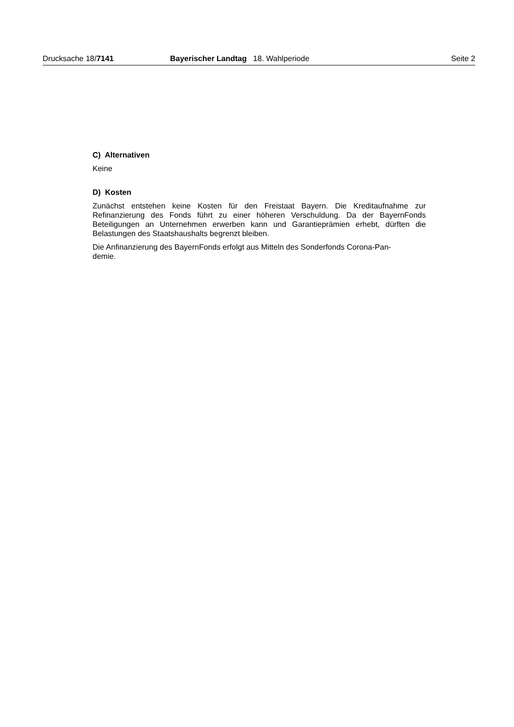Drucksache 18/7141 Bayerischer Landtag 18. Wahlperiode Seite 2
C) Alternativen
Keine
D) Kosten
Zunächst entstehen keine Kosten für den Freistaat Bayern. Die Kreditaufnahme zur Refinanzierung des Fonds führt zu einer höheren Verschuldung. Da der BayernFonds Beteiligungen an Unternehmen erwerben kann und Garantieprämien erhebt, dürften die Belastungen des Staatshaushalts begrenzt bleiben.
Die Anfinanzierung des BayernFonds erfolgt aus Mitteln des Sonderfonds Corona-Pan-
demie.